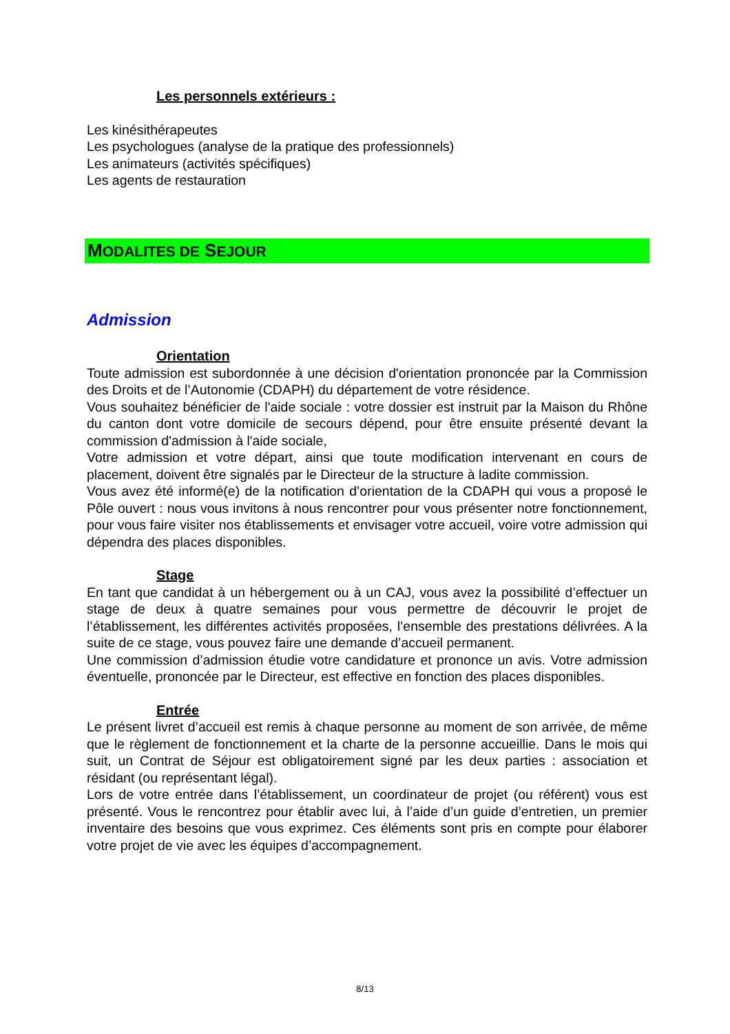Les personnels extérieurs :
Les kinésithérapeutes
Les psychologues (analyse de la pratique des professionnels)
Les animateurs (activités spécifiques)
Les agents de restauration
MODALITES DE SEJOUR
Admission
Orientation
Toute admission est subordonnée à une décision d'orientation prononcée par la Commission des Droits et de l’Autonomie (CDAPH) du département de votre résidence.
Vous souhaitez bénéficier de l'aide sociale : votre dossier est instruit par la Maison du Rhône du canton dont votre domicile de secours dépend, pour être ensuite présenté devant la commission d'admission à l'aide sociale,
Votre admission et votre départ, ainsi que toute modification intervenant en cours de placement, doivent être signalés par le Directeur de la structure à ladite commission.
Vous avez été informé(e) de la notification d’orientation de la CDAPH qui vous a proposé le Pôle ouvert : nous vous invitons à nous rencontrer pour vous présenter notre fonctionnement, pour vous faire visiter nos établissements et envisager votre accueil, voire votre admission qui dépendra des places disponibles.
Stage
En tant que candidat à un hébergement ou à un CAJ, vous avez la possibilité d’effectuer un stage de deux à quatre semaines pour vous permettre de découvrir le projet de l’établissement, les différentes activités proposées, l’ensemble des prestations délivrées. A la suite de ce stage, vous pouvez faire une demande d’accueil permanent.
Une commission d’admission étudie votre candidature et prononce un avis. Votre admission éventuelle, prononcée par le Directeur, est effective en fonction des places disponibles.
Entrée
Le présent livret d’accueil est remis à chaque personne au moment de son arrivée, de même que le règlement de fonctionnement et la charte de la personne accueillie. Dans le mois qui suit, un Contrat de Séjour est obligatoirement signé par les deux parties : association et résidant (ou représentant légal).
Lors de votre entrée dans l’établissement, un coordinateur de projet (ou référent) vous est présenté. Vous le rencontrez pour établir avec lui, à l’aide d’un guide d’entretien, un premier inventaire des besoins que vous exprimez. Ces éléments sont pris en compte pour élaborer votre projet de vie avec les équipes d’accompagnement.
8/13